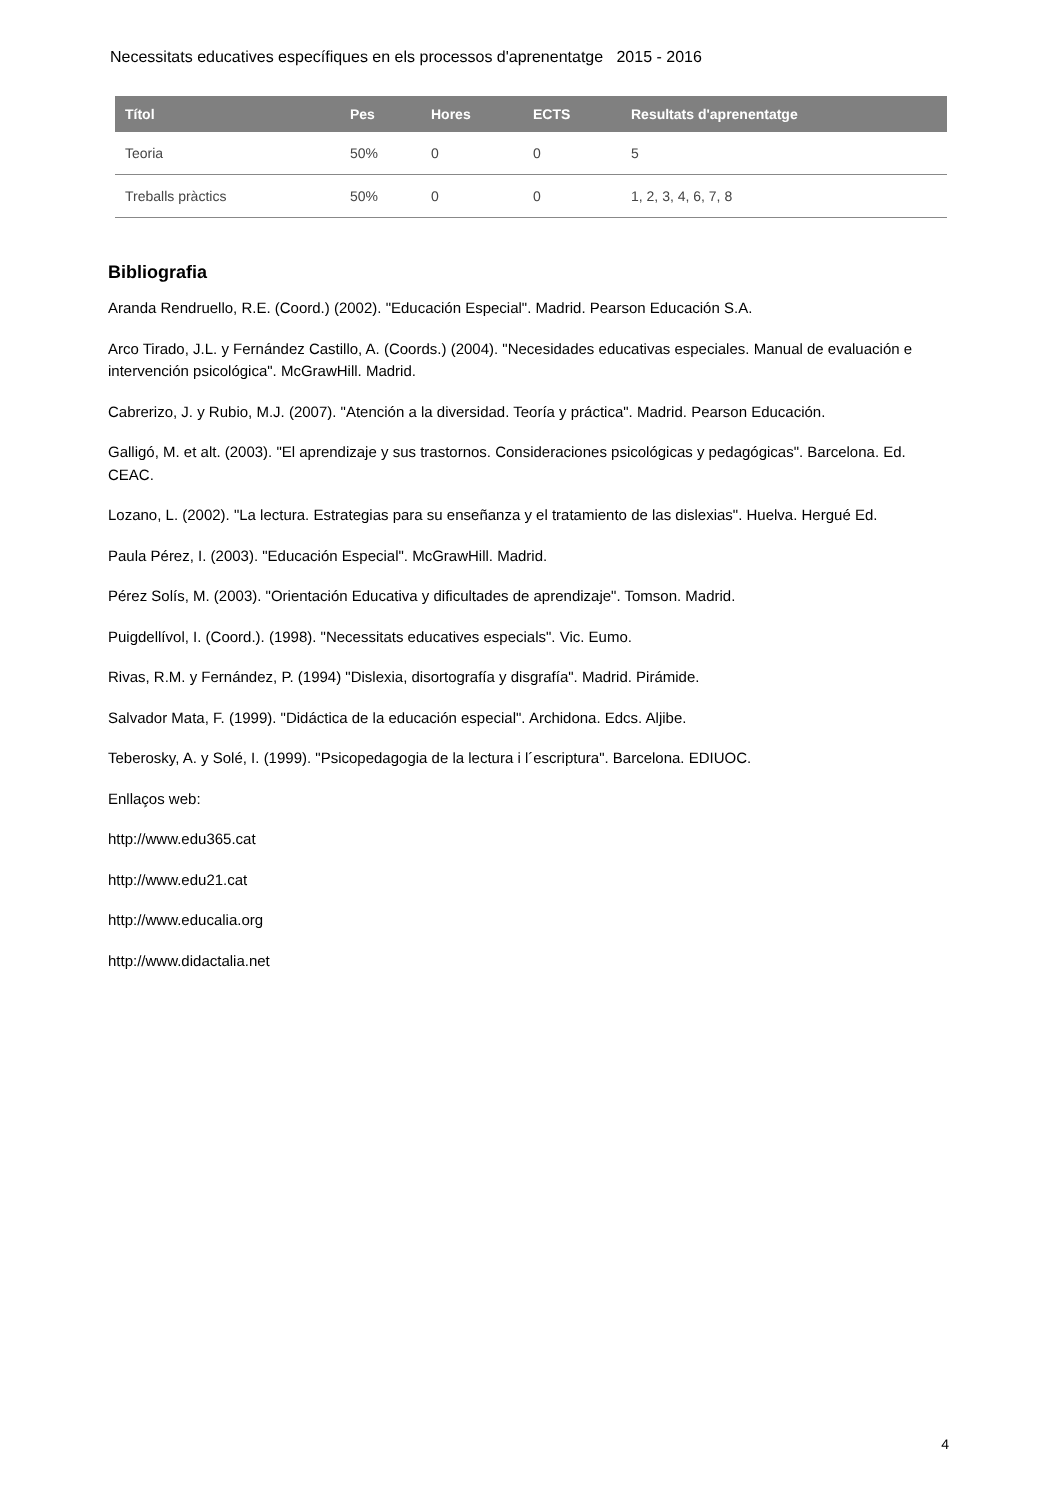Necessitats educatives específiques en els processos d'aprenentatge 2015 - 2016
| Títol | Pes | Hores | ECTS | Resultats d'aprenentatge |
| --- | --- | --- | --- | --- |
| Teoria | 50% | 0 | 0 | 5 |
| Treballs pràctics | 50% | 0 | 0 | 1, 2, 3, 4, 6, 7, 8 |
Bibliografia
Aranda Rendruello, R.E. (Coord.) (2002). "Educación Especial". Madrid. Pearson Educación S.A.
Arco Tirado, J.L. y Fernández Castillo, A. (Coords.) (2004). "Necesidades educativas especiales. Manual de evaluación e intervención psicológica". McGrawHill. Madrid.
Cabrerizo, J. y Rubio, M.J. (2007). "Atención a la diversidad. Teoría y práctica". Madrid. Pearson Educación.
Galligó, M. et alt. (2003). "El aprendizaje y sus trastornos. Consideraciones psicológicas y pedagógicas". Barcelona. Ed. CEAC.
Lozano, L. (2002). "La lectura. Estrategias para su enseñanza y el tratamiento de las dislexias". Huelva. Hergué Ed.
Paula Pérez, I. (2003). "Educación Especial". McGrawHill. Madrid.
Pérez Solís, M. (2003). "Orientación Educativa y dificultades de aprendizaje". Tomson. Madrid.
Puigdellívol, I. (Coord.). (1998). "Necessitats educatives especials". Vic. Eumo.
Rivas, R.M. y Fernández, P. (1994) "Dislexia, disortografía y disgrafía". Madrid. Pirámide.
Salvador Mata, F. (1999). "Didáctica de la educación especial". Archidona. Edcs. Aljibe.
Teberosky, A. y Solé, I. (1999). "Psicopedagogia de la lectura i l´escriptura". Barcelona. EDIUOC.
Enllaços web:
http://www.edu365.cat
http://www.edu21.cat
http://www.educalia.org
http://www.didactalia.net
4